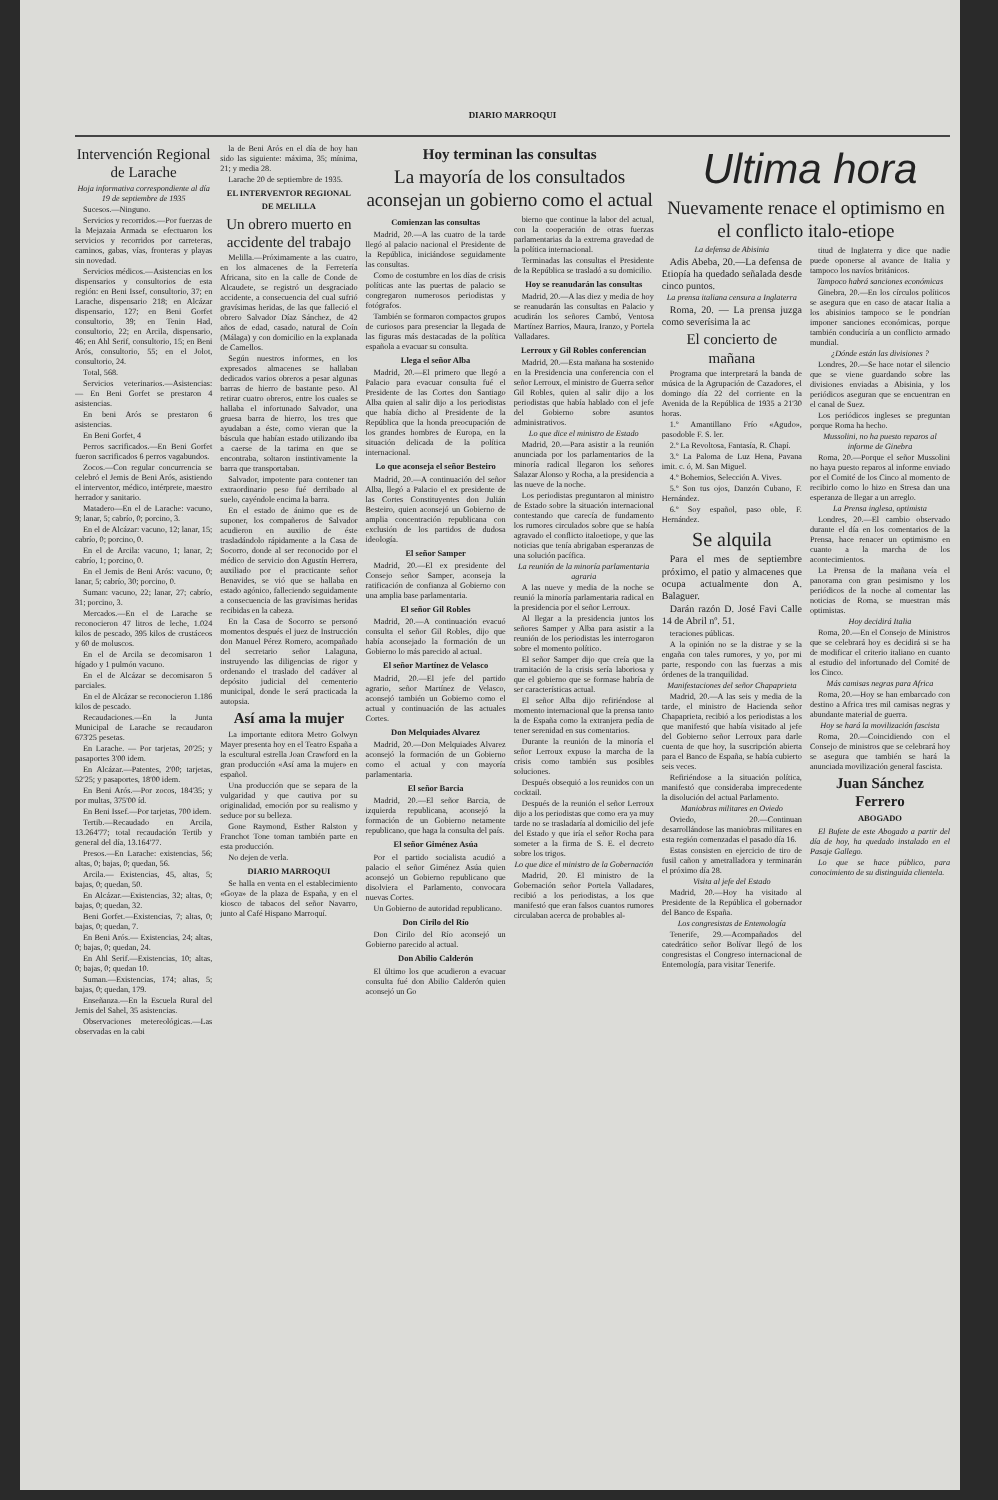DIARIO MARROQUI
Intervención Regional de Larache
Hoja informativa correspondiente al día 19 de septiembre de 1935
Sucesos.—Ninguno.
Servicios y recorridos.—Por fuerzas de la Mejazaia Armada se efectuaron los servicios y recorridos por carreteras, caminos, gabas, vías, fronteras y playas sin novedad.
Servicios médicos.—Asistencias en los dispensarios y consultorios de esta región: en Beni Issef, consultorio, 37; en Larache, dispensario 218; en Alcázar dispensario, 127; en Beni Gorfet consultorio, 39; en Tenin Had, consultorio, 22; en Arcila, dispensario, 46; en Ahl Serif, consultorio, 15; en Beni Arós, consultorio, 55; en el Jolot, consultorio, 24.
Total, 568.
Servicios veterinarios.—Asistencias: — En Beni Gorfet se prestaron 4 asistencias.
En beni Arós se prestaron 6 asistencias.
En Beni Gorfet, 4
Perros sacrificados.—En Beni Gorfet fueron sacrificados 6 perros vagabundos.
Zocos.—Con regular concurrencia se celebró el Jemis de Beni Arós, asistiendo el interventor, médico, intérprete, maestro herrador y sanitario.
Matadero—En el de Larache: vacuno, 9; lanar, 5; cabrío, 0; porcino, 3.
En el de Alcázar: vacuno, 12; lanar, 15; cabrío, 0; porcino, 0.
En el de Arcila: vacuno, 1; lanar, 2; cabrío, 1; porcino, 0.
En el Jemis de Beni Arós: vacuno, 0; lanar, 5; cabrío, 30; porcino, 0.
Suman: vacuno, 22; lanar, 27; cabrío, 31; porcino, 3.
Mercados.—En el de Larache se reconocieron 47 litros de leche, 1.024 kilos de pescado, 395 kilos de crustáceos y 60 de moluscos.
En el de Arcila se decomisaron 1 hígado y 1 pulmón vacuno.
En el de Alcázar se decomisaron 5 parciales.
En el de Alcázar se reconocieron 1.186 kilos de pescado.
Recaudaciones.—En la Junta Municipal de Larache se recaudaron 673'25 pesetas.
En Larache. — Por tarjetas, 20'25; y pasaportes 3'00 idem.
En Alcázar.—Patentes, 2'00; tarjetas, 52'25; y pasaportes, 18'00 idem.
En Beni Arós.—Por zocos, 184'35; y por multas, 375'00 íd.
En Beni Issef.—Por tarjetas, 700 idem.
Tertib.—Recaudado en Arcila, 13.264'77; total recaudación Tertib y general del día, 13.164'77.
Presos.—En Larache: existencias, 56; altas, 0; bajas, 0; quedan, 56.
Arcila.— Existencias, 45, altas, 5; bajas, 0; quedan, 50.
En Alcázar.—Existencias, 32; altas, 0; bajas, 0; quedan, 32.
Beni Gorfet.—Existencias, 7; altas, 0; bajas, 0; quedan, 7.
En Beni Arós.— Existencias, 24; altas, 0; bajas, 0; quedan, 24.
En Ahl Serif.—Existencias, 10; altas, 0; bajas, 0; quedan 10.
Suman.—Existencias, 174; altas, 5; bajas, 0; quedan, 179.
Enseñanza.—En la Escuela Rural del Jemis del Sahel, 35 asistencias.
Observaciones metereológicas.—Las observadas en la cabi
la de Beni Arós en el día de hoy han sido las siguiente: máxima, 35; mínima, 21; y media 28.
Larache 20 de septiembre de 1935.
EL INTERVENTOR REGIONAL
DE MELILLA
Un obrero muerto en accidente del trabajo
Melilla.—Próximamente a las cuatro, en los almacenes de la Ferretería Africana, sito en la calle de Conde de Alcaudete, se registró un desgraciado accidente, a consecuencia del cual sufrió gravísimas heridas, de las que falleció el obrero Salvador Díaz Sánchez, de 42 años de edad, casado, natural de Coín (Málaga) y con domicilio en la explanada de Camellos.
Según nuestros informes, en los expresados almacenes se hallaban dedicados varios obreros a pesar algunas barras de hierro de bastante peso. Al retirar cuatro obreros, entre los cuales se hallaba el infortunado Salvador, una gruesa barra de hierro, los tres que ayudaban a éste, como vieran que la báscula que habían estado utilizando iba a caerse de la tarima en que se encontraba, soltaron instintivamente la barra que transportaban.
Salvador, impotente para contener tan extraordinario peso fué derribado al suelo, cayéndole encima la barra.
En el estado de ánimo que es de suponer, los compañeros de Salvador acudieron en auxilio de éste trasladándolo rápidamente a la Casa de Socorro, donde al ser reconocido por el médico de servicio don Agustín Herrera, auxiliado por el practicante señor Benavides, se vió que se hallaba en estado agónico, falleciendo seguidamente a consecuencia de las gravísimas heridas recibidas en la cabeza.
En la Casa de Socorro se personó momentos después el juez de Instrucción don Manuel Pérez Romero, acompañado del secretario señor Lalaguna, instruyendo las diligencias de rigor y ordenando el traslado del cadáver al depósito judicial del cementerio municipal, donde le será practicada la autopsia.
Así ama la mujer
La importante editora Metro Golwyn Mayer presenta hoy en el Teatro España a la escultural estrella Joan Crawford en la gran producción «Así ama la mujer» en español.
Una producción que se separa de la vulgaridad y que cautiva por su originalidad, emoción por su realismo y seduce por su belleza.
Gone Raymond, Esther Ralston y Franchot Tone toman también parte en esta producción.
No dejen de verla.
DIARIO MARROQUI
Se halla en venta en el establecimiento «Goya» de la plaza de España, y en el kiosco de tabacos del señor Navarro, junto al Café Hispano Marroquí.
Hoy terminan las consultas
La mayoría de los consultados aconsejan un gobierno como el actual
Comienzan las consultas
Madrid, 20.—A las cuatro de la tarde llegó al palacio nacional el Presidente de la República, iniciándose seguidamente las consultas.
Como de costumbre en los días de crisis políticas ante las puertas de palacio se congregaron numerosos periodistas y fotógrafos.
También se formaron compactos grupos de curiosos para presenciar la llegada de las figuras más destacadas de la política española a evacuar su consulta.
Llega el señor Alba
Madrid, 20.—El primero que llegó a Palacio para evacuar consulta fué el Presidente de las Cortes don Santiago Alba quien al salir dijo a los periodistas que había dicho al Presidente de la República que la honda preocupación de los grandes hombres de Europa, en la situación delicada de la política internacional.
Lo que aconseja el señor Besteiro
Madrid, 20.—A continuación del señor Alba, llegó a Palacio el ex presidente de las Cortes Constituyentes don Julián Besteiro, quien aconsejó un Gobierno de amplia concentración republicana con exclusión de los partidos de dudosa ideología.
El señor Samper
Madrid, 20.—El ex presidente del Consejo señor Samper, aconseja la ratificación de confianza al Gobierno con una amplia base parlamentaria.
El señor Gil Robles
Madrid, 20.—A continuación evacuó consulta el señor Gil Robles, dijo que había aconsejado la formación de un Gobierno lo más parecido al actual.
El señor Martínez de Velasco
Madrid, 20.—El jefe del partido agrario, señor Martínez de Velasco, aconsejó también un Gobierno como el actual y continuación de las actuales Cortes.
Don Melquiades Alvarez
Madrid, 20.—Don Melquiades Alvarez aconsejó la formación de un Gobierno como el actual y con mayoría parlamentaria.
El señor Barcia
Madrid, 20.—El señor Barcia, de izquierda republicana, aconsejó la formación de un Gobierno netamente republicano, que haga la consulta del país.
El señor Giménez Asúa
Por el partido socialista acudió a palacio el señor Giménez Asúa quien aconsejó un Gobierno republicano que disolviera el Parlamento, convocara nuevas Cortes.
Un Gobierno de autoridad republicano.
Don Cirilo del Río
Don Cirilo del Río aconsejó un Gobierno parecido al actual.
Don Abilio Calderón
El último los que acudieron a evacuar consulta fué don Abilio Calderón quien aconsejó un Go
bierno que continue la labor del actual, con la cooperación de otras fuerzas parlamentarias da la extrema gravedad de la política internacional.
Terminadas las consultas el Presidente de la República se trasladó a su domicilio.
Hoy se reanudarán las consultas
Madrid, 20.—A las diez y media de hoy se reanudarán las consultas en Palacio y acudirán los señores Cambó, Ventosa Martínez Barrios, Maura, Iranzo, y Portela Valladares.
Lerroux y Gil Robles conferencian
Madrid, 20.—Esta mañana ha sostenido en la Presidencia una conferencia con el señor Lerroux, el ministro de Guerra señor Gil Robles, quien al salir dijo a los periodistas que había hablado con el jefe del Gobierno sobre asuntos administrativos.
Lo que dice el ministro de Estado
Madrid, 20.—Para asistir a la reunión anunciada por los parlamentarios de la minoría radical llegaron los señores Salazar Alonso y Rocha, a la presidencia a las nueve de la noche.
Los periodistas preguntaron al ministro de Estado sobre la situación internacional contestando que carecía de fundamento los rumores circulados sobre que se había agravado el conflicto italoetiope, y que las noticias que tenía abrigaban esperanzas de una solución pacífica.
La reunión de la minoría parlamentaria agraria
A las nueve y media de la noche se reunió la minoría parlamentaria radical en la presidencia por el señor Lerroux.
Al llegar a la presidencia juntos los señores Samper y Alba para asistir a la reunión de los periodistas les interrogaron sobre el momento político.
El señor Samper dijo que creía que la tramitación de la crisis sería laboriosa y que el gobierno que se formase habría de ser características actual.
El señor Alba dijo refiriéndose al momento internacional que la prensa tanto la de España como la extranjera pedía de tener serenidad en sus comentarios.
Durante la reunión de la minoría el señor Lerroux expuso la marcha de la crisis como también sus posibles soluciones.
Después obsequió a los reunidos con un cocktail.
Después de la reunión el señor Lerroux dijo a los periodistas que como era ya muy tarde no se trasladaría al domicilio del jefe del Estado y que iría el señor Rocha para someter a la firma de S. E. el decreto sobre los trigos.
Lo que dice el ministro de la Gobernación
Madrid, 20. El ministro de la Gobernación señor Portela Valladares, recibió a los periodistas, a los que manifestó que eran falsos cuantos rumores circulaban acerca de probables al-
Ultima hora
Nuevamente renace el optimismo en el conflicto italo-etiope
La defensa de Abisinia
Adis Abeba, 20.—La defensa de Etiopía ha quedado señalada desde cinco puntos.
La prensa italiana censura a Inglaterra
Roma, 20. — La prensa juzga como severísima la ac
El concierto de mañana
Programa que interpretará la banda de música de la Agrupación de Cazadores, el domingo día 22 del corriente en la Avenida de la República de 1935 a 21'30 horas.
1.º Amantillano Frío «Agudo», pasodoble F. S. ler.
2.º La Revoltosa, Fantasía, R. Chapí.
3.º La Paloma de Luz Hena, Pavana imit. c. ó, M. San Miguel.
4.º Bohemios, Selección A. Vives.
5.º Son tus ojos, Danzón Cubano, F. Hernández.
6.º Soy español, paso oble, F. Hernández.
Se alquila
Para el mes de septiembre próximo, el patio y almacenes que ocupa actualmente don A. Balaguer.
Darán razón D. José Favi Calle 14 de Abril nº. 51.
teraciones públicas.
A la opinión no se la distrae y se la engaña con tales rumores, y yo, por mi parte, respondo con las fuerzas a mis órdenes de la tranquilidad.
Manifestaciones del señor Chapaprieta
Madrid, 20.—A las seis y media de la tarde, el ministro de Hacienda señor Chapaprieta, recibió a los periodistas a los que manifestó que había visitado al jefe del Gobierno señor Lerroux para darle cuenta de que hoy, la suscripción abierta para el Banco de España, se había cubierto seis veces.
Refiriéndose a la situación política, manifestó que consideraba imprecedente la disolución del actual Parlamento.
Maniobras militares en Oviedo
Oviedo, 20.—Continuan desarrollándose las maniobras militares en esta región comenzadas el pasado día 16.
Estas consisten en ejercicio de tiro de fusil cañon y ametralladora y terminarán el próximo día 28.
Visita al jefe del Estado
Madrid, 20.—Hoy ha visitado al Presidente de la República el gobernador del Banco de España.
Los congresistas de Entemología
Tenerife, 29.—Acompañados del catedrático señor Bolívar llegó de los congresistas el Congreso internacional de Entemología, para visitar Tenerife.
titud de Inglaterra y dice que nadie puede oponerse al avance de Italia y tampoco los navíos británicos.
Tampoco habrá sanciones económicas
Ginebra, 20.—En los círculos políticos se asegura que en caso de atacar Italia a los abisinios tampoco se le pondrían imponer sanciones económicas, porque también conduciría a un conflicto armado mundial.
¿Dónde están las divisiones ?
Londres, 20.—Se hace notar el silencio que se viene guardando sobre las divisiones enviadas a Abisinia, y los periódicos aseguran que se encuentran en el canal de Suez.
Los periódicos ingleses se preguntan porque Roma ha hecho.
Mussolini, no ha puesto reparos al informe de Ginebra
Roma, 20.—Porque el señor Mussolini no haya puesto reparos al informe enviado por el Comité de los Cinco al momento de recibirlo como lo hizo en Stresa dan una esperanza de llegar a un arreglo.
La Prensa inglesa, optimista
Londres, 20.—El cambio observado durante el día en los comentarios de la Prensa, hace renacer un optimismo en cuanto a la marcha de los acontecimientos.
La Prensa de la mañana veía el panorama con gran pesimismo y los periódicos de la noche al comentar las noticias de Roma, se muestran más optimistas.
Hoy decidirá Italia
Roma, 20.—En el Consejo de Ministros que se celebrará hoy es decidirá si se ha de modificar el criterio italiano en cuanto al estudio del infortunado del Comité de los Cinco.
Más camisas negras para Africa
Roma, 20.—Hoy se han embarcado con destino a Africa tres mil camisas negras y abundante material de guerra.
Hoy se hará la movilización fascista
Roma, 20.—Coincidiendo con el Consejo de ministros que se celebrará hoy se asegura que también se hará la anunciada movilización general fascista.
Juan Sánchez Ferrero
ABOGADO
El Bufete de este Abogado a partir del día de hoy, ha quedado instalado en el Pasaje Gallego.
Lo que se hace público, para conocimiento de su distinguida clientela.